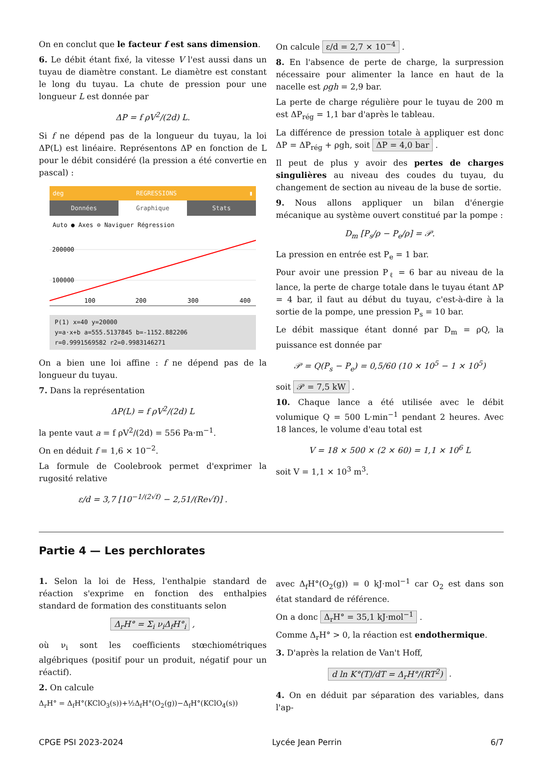On en conclut que le facteur f est sans dimension.
6. Le débit étant fixé, la vitesse V l'est aussi dans un tuyau de diamètre constant. Le diamètre est constant le long du tuyau. La chute de pression pour une longueur L est donnée par
ΔP = f ρV<sup>2</sup>/(2d) L.
Si f ne dépend pas de la longueur du tuyau, la loi ΔP(L) est linéaire. Représentons ΔP en fonction de L pour le débit considéré (la pression a été convertie en pascal) :
deg REGRESSIONS ▮
Données Graphique Stats
Auto ● Axes ⊖ Naviguer Régression
200000
100000
100
200
300
400
P(1) x=40 y=20000
y=a·x+b a=555.5137845 b=-1152.882206
r=0.9991569582 r2=0.9983146271
On a bien une loi affine : f ne dépend pas de la longueur du tuyau.
7. Dans la représentation
ΔP(L) = f ρV<sup>2</sup>/(2d) L
la pente vaut a = f ρV<sup>2</sup>/(2d) = 556 Pa·m<sup>−1</sup>.
On en déduit f = 1,6 × 10<sup>−2</sup>.
La formule de Coolebrook permet d'exprimer la rugosité relative
ε/d = 3,7 [10<sup>−1/(2√f)</sup> − 2,51/(Re√f)] .
On calcule ε/d = 2,7 × 10<sup>−4</sup> .
8. En l'absence de perte de charge, la surpression nécessaire pour alimenter la lance en haut de la nacelle est ρgh = 2,9 bar.
La perte de charge régulière pour le tuyau de 200 m est ΔP<sub>rég</sub> = 1,1 bar d'après le tableau.
La différence de pression totale à appliquer est donc ΔP = ΔP<sub>rég</sub> + ρgh, soit ΔP = 4,0 bar .
Il peut de plus y avoir des pertes de charges singulières au niveau des coudes du tuyau, du changement de section au niveau de la buse de sortie.
9. Nous allons appliquer un bilan d'énergie mécanique au système ouvert constitué par la pompe :
D<sub>m</sub> [P<sub>s</sub>/ρ − P<sub>e</sub>/ρ] = 𝒫.
La pression en entrée est P<sub>e</sub> = 1 bar.
Pour avoir une pression P<sub>ℓ</sub> = 6 bar au niveau de la lance, la perte de charge totale dans le tuyau étant ΔP = 4 bar, il faut au début du tuyau, c'est-à-dire à la sortie de la pompe, une pression P<sub>s</sub> = 10 bar.
Le débit massique étant donné par D<sub>m</sub> = ρQ, la puissance est donnée par
𝒫 = Q(P<sub>s</sub> − P<sub>e</sub>) = 0,5/60 (10 × 10<sup>5</sup> − 1 × 10<sup>5</sup>)
soit 𝒫 = 7,5 kW .
10. Chaque lance a été utilisée avec le débit volumique Q = 500 L·min<sup>−1</sup> pendant 2 heures. Avec 18 lances, le volume d'eau total est
V = 18 × 500 × (2 × 60) = 1,1 × 10<sup>6</sup> L
soit V = 1,1 × 10<sup>3</sup> m<sup>3</sup>.
Partie 4 — Les perchlorates
1. Selon la loi de Hess, l'enthalpie standard de réaction s'exprime en fonction des enthalpies standard de formation des constituants selon
Δ<sub>r</sub>H° = Σ<sub>i</sub> ν<sub>i</sub>Δ<sub>f</sub>H°<sub>i</sub> ,
où ν<sub>i</sub> sont les coefficients stœchiométriques algébriques (positif pour un produit, négatif pour un réactif).
2. On calcule
Δ<sub>r</sub>H° = Δ<sub>f</sub>H°(KClO<sub>3</sub>(s))+½Δ<sub>f</sub>H°(O<sub>2</sub>(g))−Δ<sub>f</sub>H°(KClO<sub>4</sub>(s))
avec Δ<sub>f</sub>H°(O<sub>2</sub>(g)) = 0 kJ·mol<sup>−1</sup> car O<sub>2</sub> est dans son état standard de référence.
On a donc Δ<sub>r</sub>H° = 35,1 kJ·mol<sup>−1</sup> .
Comme Δ<sub>r</sub>H° > 0, la réaction est endothermique.
3. D'après la relation de Van't Hoff,
d ln K°(T)/dT = Δ<sub>r</sub>H°/(RT<sup>2</sup>) .
4. On en déduit par séparation des variables, dans l'ap-
CPGE PSI 2023-2024 Lycée Jean Perrin 6/7